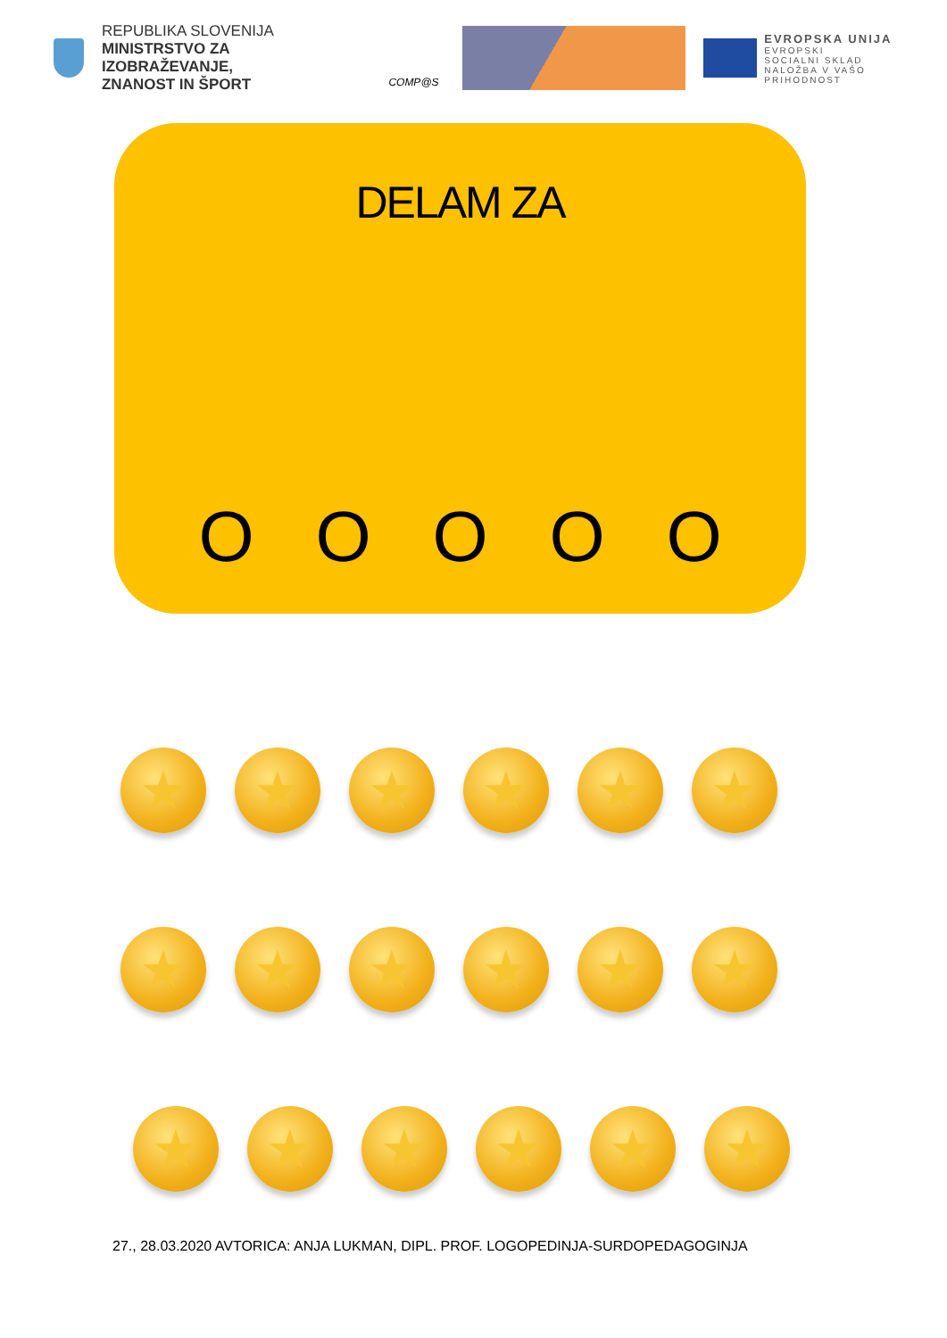REPUBLIKA SLOVENIJA
MINISTRSTVO ZA IZOBRAŽEVANJE,
ZNANOST IN ŠPORT
COMP@S
EVROPSKA UNIJA
EVROPSKI
SOCIALNI SKLAD
NALOŽBA V VAŠO PRIHODNOST
DELAM ZA
O O O O O
★ ★ ★ ★ ★ ★
★ ★ ★ ★ ★ ★
★ ★ ★ ★ ★ ★
27., 28.03.2020 AVTORICA: ANJA LUKMAN, DIPL. PROF. LOGOPEDINJA-SURDOPEDAGOGINJA